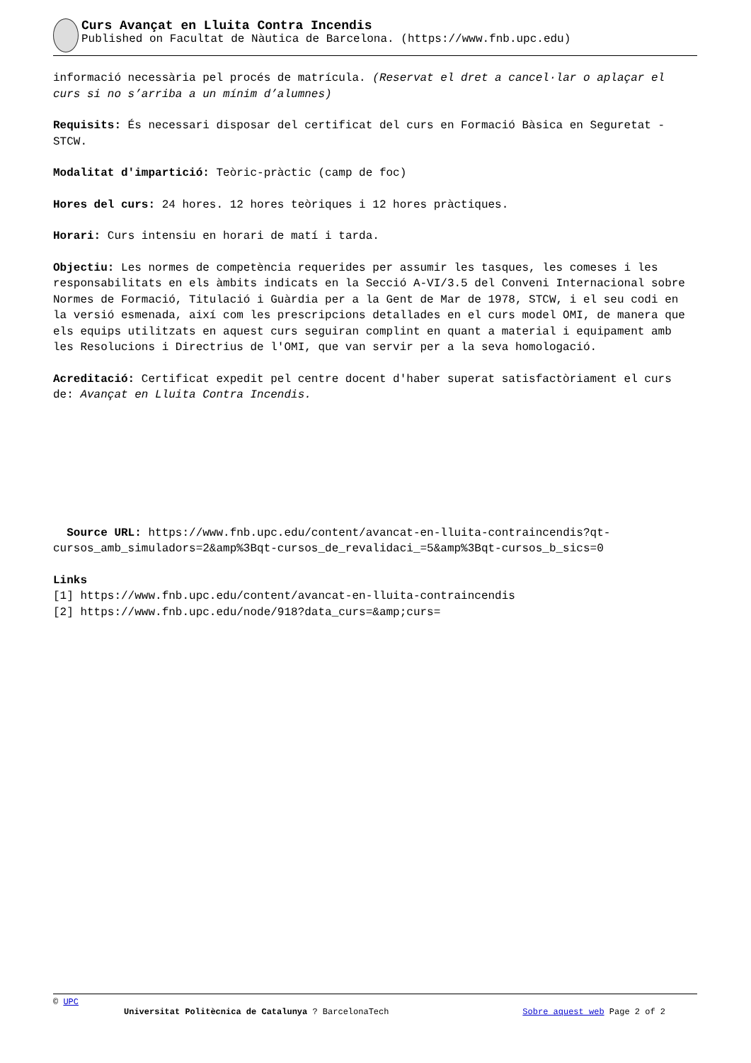Curs Avançat en Lluita Contra Incendis
Published on Facultat de Nàutica de Barcelona. (https://www.fnb.upc.edu)
informació necessària pel procés de matrícula. (Reservat el dret a cancel·lar o aplaçar el curs si no s’arriba a un mínim d’alumnes)
Requisits: És necessari disposar del certificat del curs en Formació Bàsica en Seguretat - STCW.
Modalitat d'impartició: Teòric-pràctic (camp de foc)
Hores del curs: 24 hores. 12 hores teòriques i 12 hores pràctiques.
Horari: Curs intensiu en horari de matí i tarda.
Objectiu: Les normes de competència requerides per assumir les tasques, les comeses i les responsabilitats en els àmbits indicats en la Secció A-VI/3.5 del Conveni Internacional sobre Normes de Formació, Titulació i Guàrdia per a la Gent de Mar de 1978, STCW, i el seu codi en la versió esmenada, així com les prescripcions detallades en el curs model OMI, de manera que els equips utilitzats en aquest curs seguiran complint en quant a material i equipament amb les Resolucions i Directrius de l'OMI, que van servir per a la seva homologació.
Acreditació: Certificat expedit pel centre docent d'haber superat satisfactòriament el curs de: Avançat en Lluita Contra Incendis.
Source URL: https://www.fnb.upc.edu/content/avancat-en-lluita-contraincendis?qt-cursos_amb_simuladors=2&amp%3Bqt-cursos_de_revalidaci_=5&amp%3Bqt-cursos_b_sics=0
Links
[1] https://www.fnb.upc.edu/content/avancat-en-lluita-contraincendis
[2] https://www.fnb.upc.edu/node/918?data_curs=&amp;curs=
© UPC
Universitat Politècnica de Catalunya ? BarcelonaTech Sobre aquest web Page 2 of 2